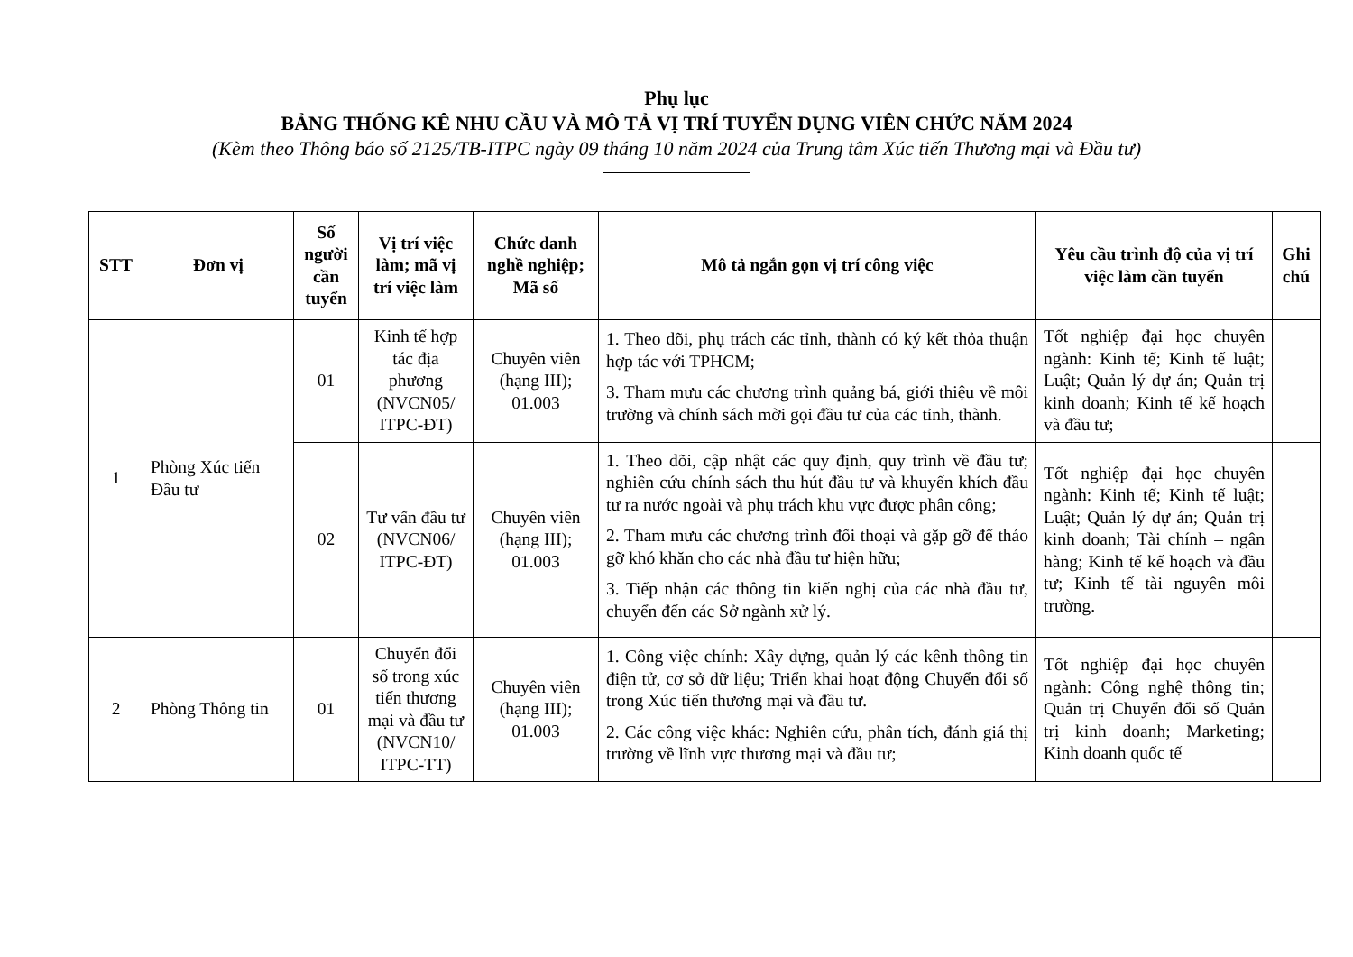Phụ lục
BẢNG THỐNG KÊ NHU CẦU VÀ MÔ TẢ VỊ TRÍ TUYỂN DỤNG VIÊN CHỨC NĂM 2024
(Kèm theo Thông báo số 2125/TB-ITPC ngày 09 tháng 10 năm 2024 của Trung tâm Xúc tiến Thương mại và Đầu tư)
| STT | Đơn vị | Số người cần tuyển | Vị trí việc làm; mã vị trí việc làm | Chức danh nghề nghiệp; Mã số | Mô tả ngắn gọn vị trí công việc | Yêu cầu trình độ của vị trí việc làm cần tuyển | Ghi chú |
| --- | --- | --- | --- | --- | --- | --- | --- |
| 1 | Phòng Xúc tiến Đầu tư | 01 | Kinh tế hợp tác địa phương (NVCN05/ ITPC-ĐT) | Chuyên viên (hạng III); 01.003 | 1. Theo dõi, phụ trách các tỉnh, thành có ký kết thỏa thuận hợp tác với TPHCM; 3. Tham mưu các chương trình quảng bá, giới thiệu về môi trường và chính sách mời gọi đầu tư của các tỉnh, thành. | Tốt nghiệp đại học chuyên ngành: Kinh tế; Kinh tế luật; Luật; Quản lý dự án; Quản trị kinh doanh; Kinh tế kế hoạch và đầu tư; | |
| | | 02 | Tư vấn đầu tư (NVCN06/ ITPC-ĐT) | Chuyên viên (hạng III); 01.003 | 1. Theo dõi, cập nhật các quy định, quy trình về đầu tư; nghiên cứu chính sách thu hút đầu tư và khuyến khích đầu tư ra nước ngoài và phụ trách khu vực được phân công; 2. Tham mưu các chương trình đối thoại và gặp gỡ để tháo gỡ khó khăn cho các nhà đầu tư hiện hữu; 3. Tiếp nhận các thông tin kiến nghị của các nhà đầu tư, chuyển đến các Sở ngành xử lý. | Tốt nghiệp đại học chuyên ngành: Kinh tế; Kinh tế luật; Luật; Quản lý dự án; Quản trị kinh doanh; Tài chính – ngân hàng; Kinh tế kế hoạch và đầu tư; Kinh tế tài nguyên môi trường. | |
| 2 | Phòng Thông tin | 01 | Chuyển đổi số trong xúc tiến thương mại và đầu tư (NVCN10/ ITPC-TT) | Chuyên viên (hạng III); 01.003 | 1. Công việc chính: Xây dựng, quản lý các kênh thông tin điện tử, cơ sở dữ liệu; Triển khai hoạt động Chuyển đổi số trong Xúc tiến thương mại và đầu tư. 2. Các công việc khác: Nghiên cứu, phân tích, đánh giá thị trường về lĩnh vực thương mại và đầu tư; | Tốt nghiệp đại học chuyên ngành: Công nghệ thông tin; Quản trị Chuyển đổi số Quản trị kinh doanh; Marketing; Kinh doanh quốc tế | |